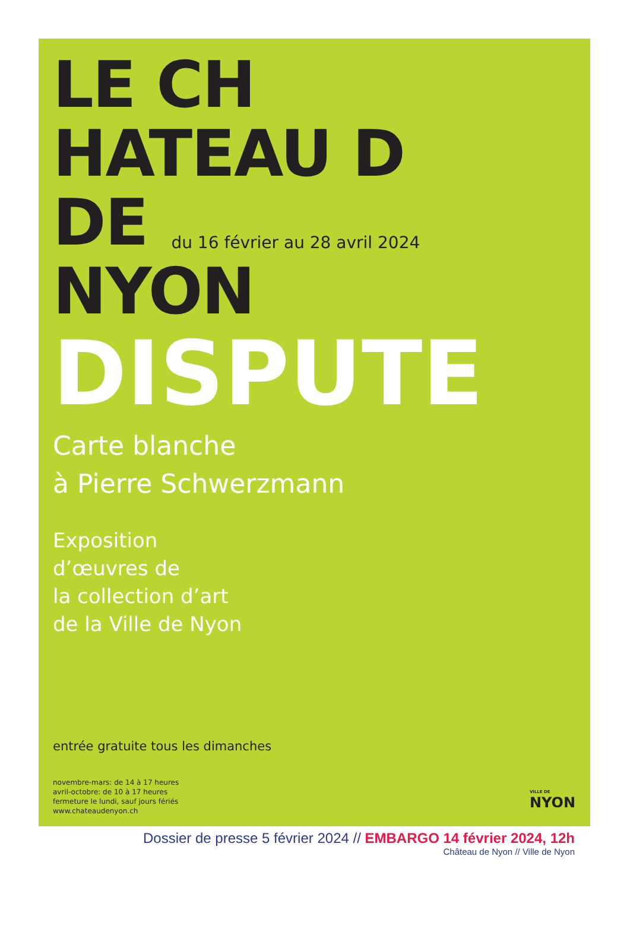LE CH
HATEAU D
DE
du 16 février au 28 avril 2024
NYON
DISPUTE
Carte blanche
à Pierre Schwerzmann
Exposition
d’œuvres de
la collection d’art
de la Ville de Nyon
entrée gratuite tous les dimanches
novembre-mars: de 14 à 17 heures
avril-octobre: de 10 à 17 heures
fermeture le lundi, sauf jours fériés
www.chateaudenyon.ch
VILLE DE
NYON
Dossier de presse 5 février 2024 // EMBARGO 14 février 2024, 12h
Château de Nyon // Ville de Nyon